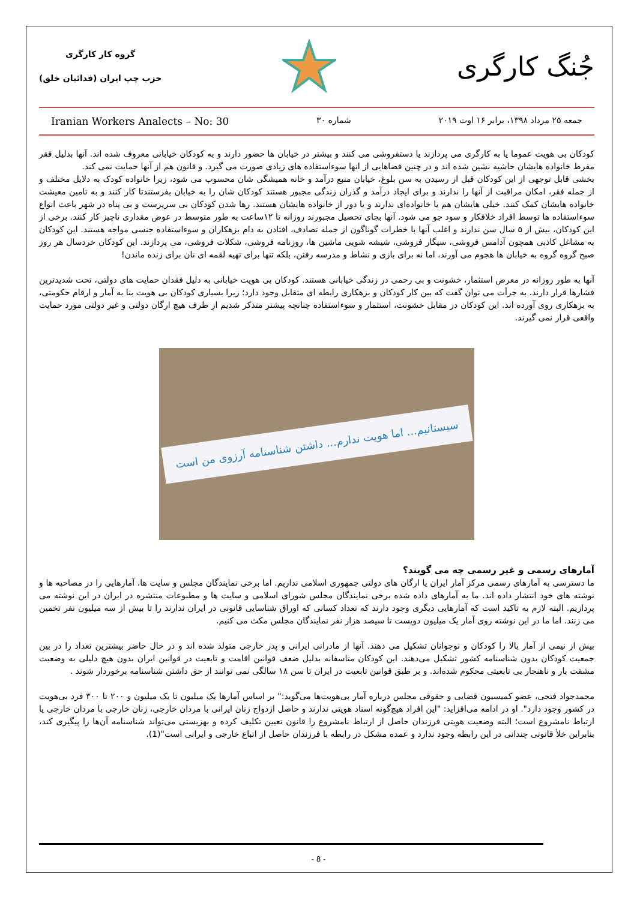جُنگ کارگری
گروه کار کارگری
حزب چپ ایران (فدائیان خلق)
جمعه ۲۵ مرداد ۱۳۹۸، برابر ۱۶ اوت ۲۰۱۹ شماره ۳۰ Iranian Workers Analects – No: 30
کودکان بی هویت عموما یا به کارگری می پردازند یا دستفروشی می کنند و بیشتر در خیابان ها حضور دارند و به کودکان خیابانی معروف شده اند. آنها بدلیل فقر مفرط خانواده هایشان حاشیه نشین شده اند و در چنین فضاهایی از انها سوءاستفاده های زیادی صورت می گیرد. و قانون هم از آنها حمایت نمی کند.
بخشی قابل توجهی از این کودکان قبل از رسیدن به سن بلوغ، خیابان منبع درآمد و خانه همیشگی شان محسوب می شود، زیرا خانواده کودک به دلایل مختلف و از جمله فقر، امکان مراقبت از آنها را ندارند و برای ایجاد درآمد و گذران زندگی مجبور هستند کودکان شان را به خیابان بفرستندتا کار کنند و به تامین معیشت خانواده هایشان کمک کنند. خیلی هایشان هم یا خانواده‌ای ندارند و یا دور از خانواده هایشان هستند. رها شدن کودکان بی سرپرست و بی پناه در شهر باعث انواع سوءاستفاده ها توسط افراد خلافکار و سود جو می شود. آنها بجای تحصیل مجبورند روزانه تا ۱۲ساعت به طور متوسط در عوض مقداری ناچیز کار کنند. برخی از این کودکان، بیش از ۵ سال سن ندارند و اغلب آنها با خطرات گوناگون از جمله تصادف، افتادن به دام بزهکاران و سوءاستفاده جنسی مواجه هستند. این کودکان به مشاغل کاذبی همچون آدامس فروشی، سیگار فروشی، شیشه شویی ماشین ها، روزنامه فروشی، شکلات فروشی، می پردازند. این کودکان خردسال هر روز صبح گروه گروه به خیابان ها هجوم می آورند، اما نه برای بازی و نشاط و مدرسه رفتن، بلکه تنها برای تهیه لقمه ای نان برای زنده ماندن!
آنها به طور روزانه در معرض استثمار، خشونت و بی رحمی در زندگی خیابانی هستند. کودکان بی هویت خیابانی به دلیل فقدان حمایت های دولتی، تحت شدیدترین فشارها قرار دارند. به جرأت می توان گفت که بین کار کودکان و بزهکاری رابطه ای متقابل وجود دارد؛ زیرا بسیاری کودکان بی هویت بنا به آمار و ارقام حکومتی، به بزهکاری روی آورده اند. این کودکان در مقابل خشونت، استثمار و سوءاستفاده چنانچه پیشتر متذکر شدیم از طرف هیچ ارگان دولتی و غیر دولتی مورد حمایت واقعی قرار نمی گیرند.
سیستانیم... اما هویت ندارم... داشتن شناسنامه آرزوی من است
آمارهای رسمی و غیر رسمی چه می گویند؟
ما دسترسی به آمارهای رسمی مرکز آمار ایران یا ارگان های دولتی جمهوری اسلامی نداریم. اما برخی نمایندگان مجلس و سایت ها، آمارهایی را در مصاحبه ها و نوشته های خود انتشار داده اند. ما به آمارهای داده شده برخی نمایندگان مجلس شورای اسلامی و سایت ها و مطبوعات منتشره در ایران در این نوشته می پردازیم. البته لازم به تاکید است که آمارهایی دیگری وجود دارند که تعداد کسانی که اوراق شناسایی قانونی در ایران ندارند را تا بیش از سه میلیون نفر تخمین می زنند. اما ما در این نوشته روی آمار یک میلیون دویست تا سیصد هزار نفر نمایندگان مجلس مکث می کنیم.
بیش از نیمی از آمار بالا را کودکان و نوجوانان تشکیل می دهند. آنها از مادرانی ایرانی و پدر خارجی متولد شده اند و در حال حاضر بیشترین تعداد را در بین جمعیت کودکان بدون شناسنامه کشور تشکیل می‌دهند. این کودکان متاسفانه بدلیل ضعف قوانین اقامت و تابعیت در قوانین ایران بدون هیچ دلیلی به وضعیت مشقت بار و ناهنجار بی تابعیتی محکوم شده‌اند. و بر طبق قوانین تابعیت در ایران تا سن ۱۸ سالگی نمی توانند از حق داشتن شناسنامه برخوردار شوند .
محمدجواد فتحی، عضو کمیسیون قضایی و حقوقی مجلس درباره آمار بی‌هویت‌ها می‌گوید:" بر اساس آمارها یک میلیون تا یک میلیون و ۲۰۰ تا ۳۰۰ فرد بی‌هویت در کشور وجود دارد". او در ادامه می‌افزاید: "این افراد هیچ‌گونه اسناد هویتی ندارند و حاصل ازدواج زنان ایرانی با مردان خارجی، زنان خارجی با مردان خارجی یا ارتباط نامشروع است؛ البته وضعیت هویتی فرزندان حاصل از ارتباط نامشروع را قانون تعیین تکلیف کرده و بهزیستی می‌تواند شناسنامه آن‌ها را پیگیری کند، بنابراین خلأ قانونی چندانی در این رابطه وجود ندارد و عمده مشکل در رابطه با فرزندان حاصل از اتباع خارجی و ایرانی است"(1).
- 8 -